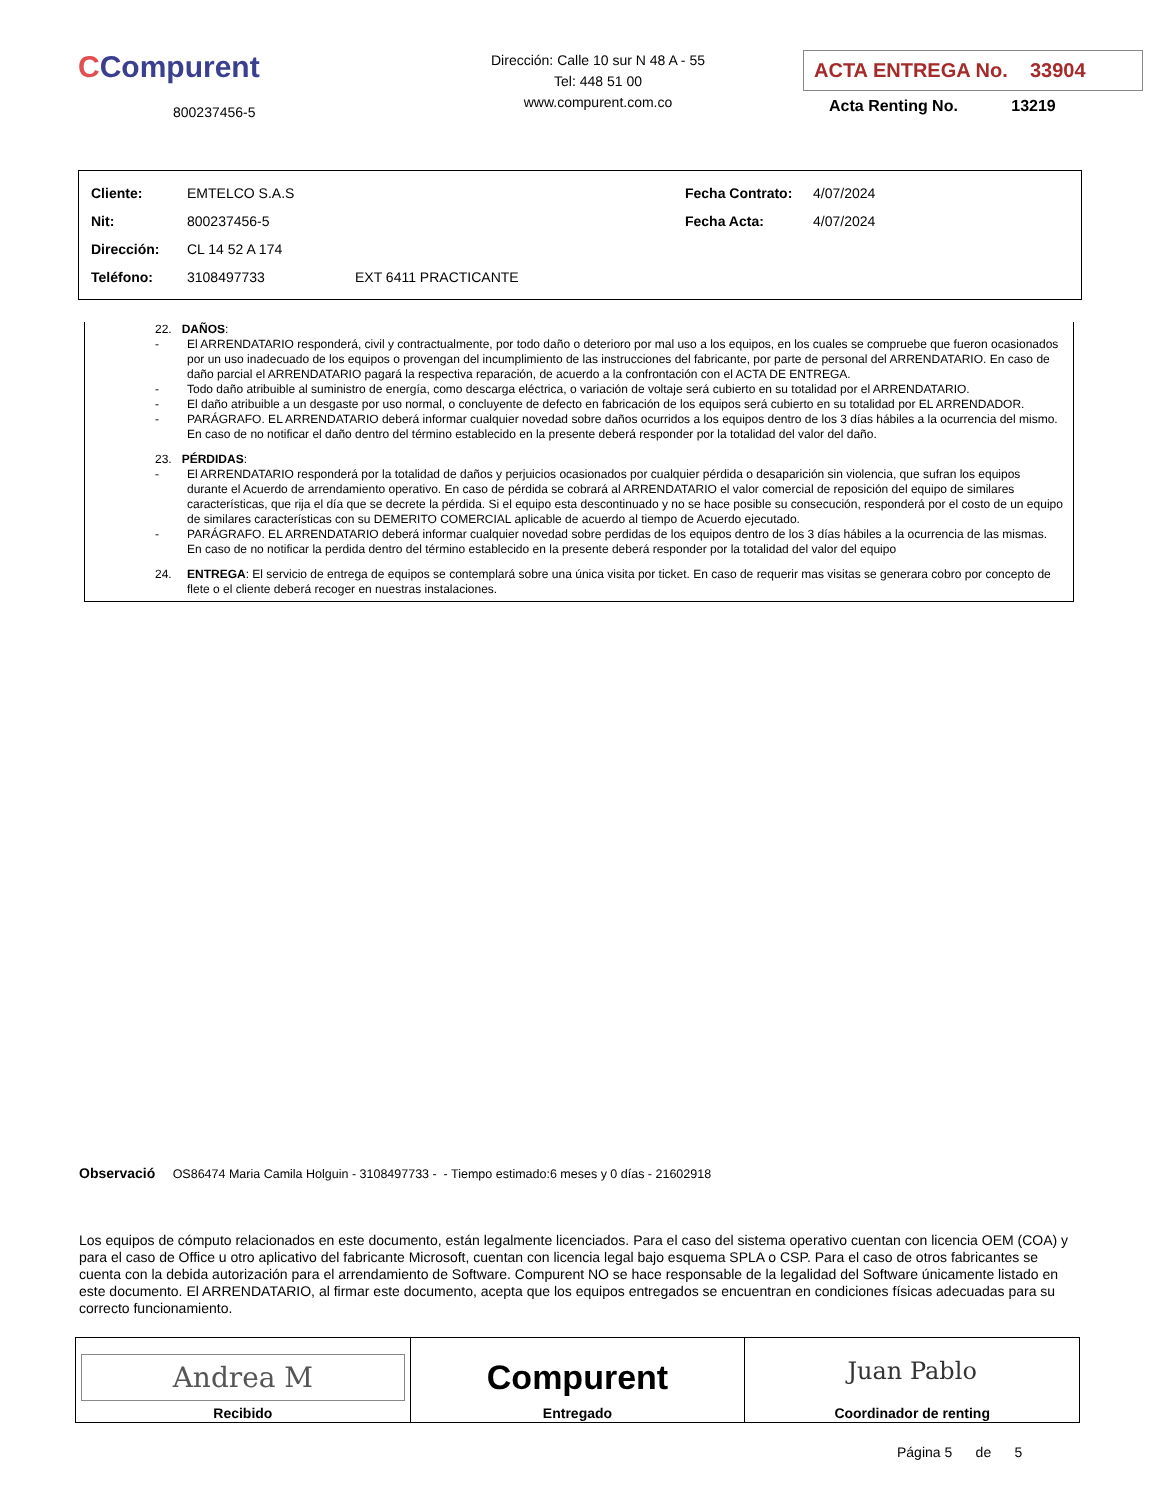CCompurent
800237456-5
Dirección: Calle 10 sur N 48 A - 55
Tel: 448 51 00
www.compurent.com.co
ACTA ENTREGA No. 33904
Acta Renting No. 13219
| Cliente: | EMTELCO S.A.S | | Fecha Contrato: | 4/07/2024 |
| Nit: | 800237456-5 | | Fecha Acta: | 4/07/2024 |
| Dirección: | CL 14 52 A 174 | | | |
| Teléfono: | 3108497733 | EXT 6411 PRACTICANTE | | |
22. DAÑOS:
- El ARRENDATARIO responderá, civil y contractualmente, por todo daño o deterioro por mal uso a los equipos, en los cuales se compruebe que fueron ocasionados por un uso inadecuado de los equipos o provengan del incumplimiento de las instrucciones del fabricante, por parte de personal del ARRENDATARIO. En caso de daño parcial el ARRENDATARIO pagará la respectiva reparación, de acuerdo a la confrontación con el ACTA DE ENTREGA.
- Todo daño atribuible al suministro de energía, como descarga eléctrica, o variación de voltaje será cubierto en su totalidad por el ARRENDATARIO.
- El daño atribuible a un desgaste por uso normal, o concluyente de defecto en fabricación de los equipos será cubierto en su totalidad por EL ARRENDADOR.
- PARÁGRAFO. EL ARRENDATARIO deberá informar cualquier novedad sobre daños ocurridos a los equipos dentro de los 3 días hábiles a la ocurrencia del mismo. En caso de no notificar el daño dentro del término establecido en la presente deberá responder por la totalidad del valor del daño.
23. PÉRDIDAS:
- El ARRENDATARIO responderá por la totalidad de daños y perjuicios ocasionados por cualquier pérdida o desaparición sin violencia, que sufran los equipos durante el Acuerdo de arrendamiento operativo. En caso de pérdida se cobrará al ARRENDATARIO el valor comercial de reposición del equipo de similares características, que rija el día que se decrete la pérdida. Si el equipo esta descontinuado y no se hace posible su consecución, responderá por el costo de un equipo de similares características con su DEMERITO COMERCIAL aplicable de acuerdo al tiempo de Acuerdo ejecutado.
- PARÁGRAFO. EL ARRENDATARIO deberá informar cualquier novedad sobre perdidas de los equipos dentro de los 3 días hábiles a la ocurrencia de las mismas. En caso de no notificar la perdida dentro del término establecido en la presente deberá responder por la totalidad del valor del equipo
24. ENTREGA: El servicio de entrega de equipos se contemplará sobre una única visita por ticket. En caso de requerir mas visitas se generara cobro por concepto de flete o el cliente deberá recoger en nuestras instalaciones.
Observació OS86474 Maria Camila Holguin - 3108497733 - - Tiempo estimado:6 meses y 0 días - 21602918
Los equipos de cómputo relacionados en este documento, están legalmente licenciados. Para el caso del sistema operativo cuentan con licencia OEM (COA) y para el caso de Office u otro aplicativo del fabricante Microsoft, cuentan con licencia legal bajo esquema SPLA o CSP. Para el caso de otros fabricantes se cuenta con la debida autorización para el arrendamiento de Software. Compurent NO se hace responsable de la legalidad del Software únicamente listado en este documento. El ARRENDATARIO, al firmar este documento, acepta que los equipos entregados se encuentran en condiciones físicas adecuadas para su correcto funcionamiento.
| Andrea M Recibido | Compurent Entregado | Juan Pablo Coordinador de renting |
Página 5 de 5